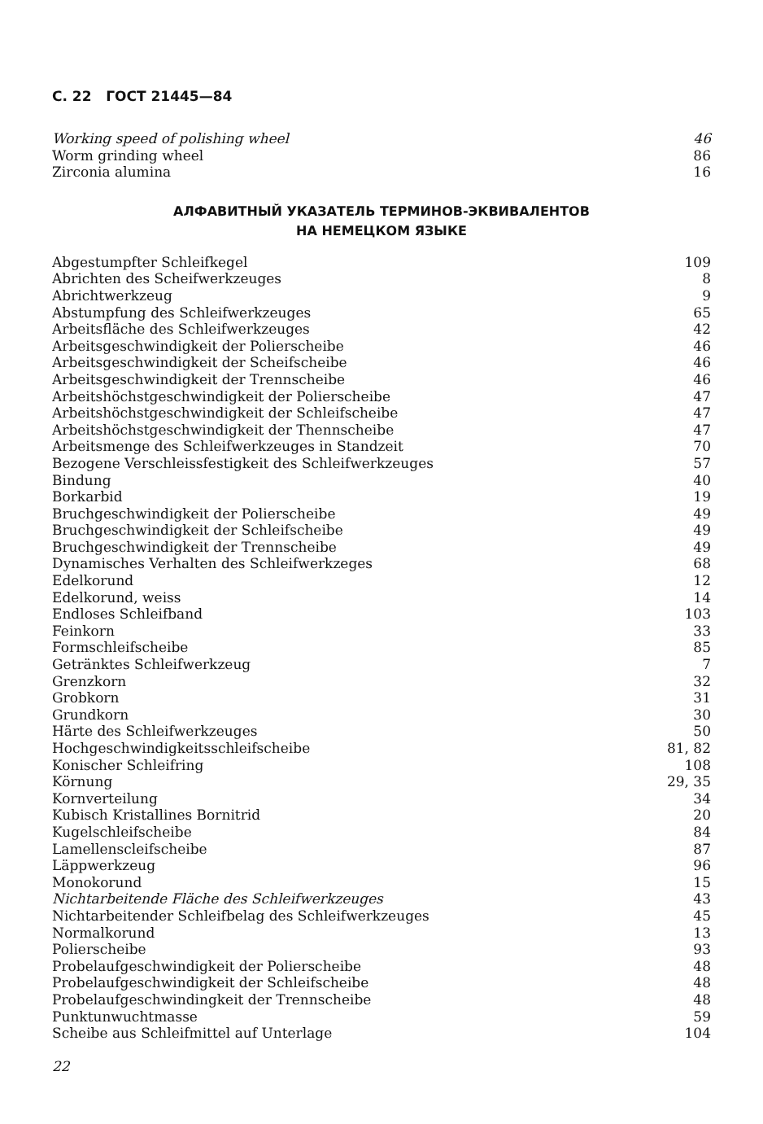С. 22 ГОСТ 21445—84
Working speed of polishing wheel 46
Worm grinding wheel 86
Zirconia alumina 16
АЛФАВИТНЫЙ УКАЗАТЕЛЬ ТЕРМИНОВ-ЭКВИВАЛЕНТОВ
НА НЕМЕЦКОМ ЯЗЫКЕ
Abgestumpfter Schleifkegel 109
Abrichten des Scheifwerkzeuges 8
Abrichtwerkzeug 9
Abstumpfung des Schleifwerkzeuges 65
Arbeitsfläche des Schleifwerkzeuges 42
Arbeitsgeschwindigkeit der Polierscheibe 46
Arbeitsgeschwindigkeit der Scheifscheibe 46
Arbeitsgeschwindigkeit der Trennscheibe 46
Arbeitshöchstgeschwindigkeit der Polierscheibe 47
Arbeitshöchstgeschwindigkeit der Schleifscheibe 47
Arbeitshöchstgeschwindigkeit der Thennscheibe 47
Arbeitsmenge des Schleifwerkzeuges in Standzeit 70
Bezogene Verschleissfestigkeit des Schleifwerkzeuges 57
Bindung 40
Borkarbid 19
Bruchgeschwindigkeit der Polierscheibe 49
Bruchgeschwindigkeit der Schleifscheibe 49
Bruchgeschwindigkeit der Trennscheibe 49
Dynamisches Verhalten des Schleifwerkzeges 68
Edelkorund 12
Edelkorund, weiss 14
Endloses Schleifband 103
Feinkorn 33
Formschleifscheibe 85
Getränktes Schleifwerkzeug 7
Grenzkorn 32
Grobkorn 31
Grundkorn 30
Härte des Schleifwerkzeuges 50
Hochgeschwindigkeitsschleifscheibe 81, 82
Konischer Schleifring 108
Körnung 29, 35
Kornverteilung 34
Kubisch Kristallines Bornitrid 20
Kugelschleifscheibe 84
Lamellenscleifscheibe 87
Läppwerkzeug 96
Monokorund 15
Nichtarbeitende Fläche des Schleifwerkzeuges 43
Nichtarbeitender Schleifbelag des Schleifwerkzeuges 45
Normalkorund 13
Polierscheibe 93
Probelaufgeschwindigkeit der Polierscheibe 48
Probelaufgeschwindigkeit der Schleifscheibe 48
Probelaufgeschwindingkeit der Trennscheibe 48
Punktunwuchtmasse 59
Scheibe aus Schleifmittel auf Unterlage 104
22